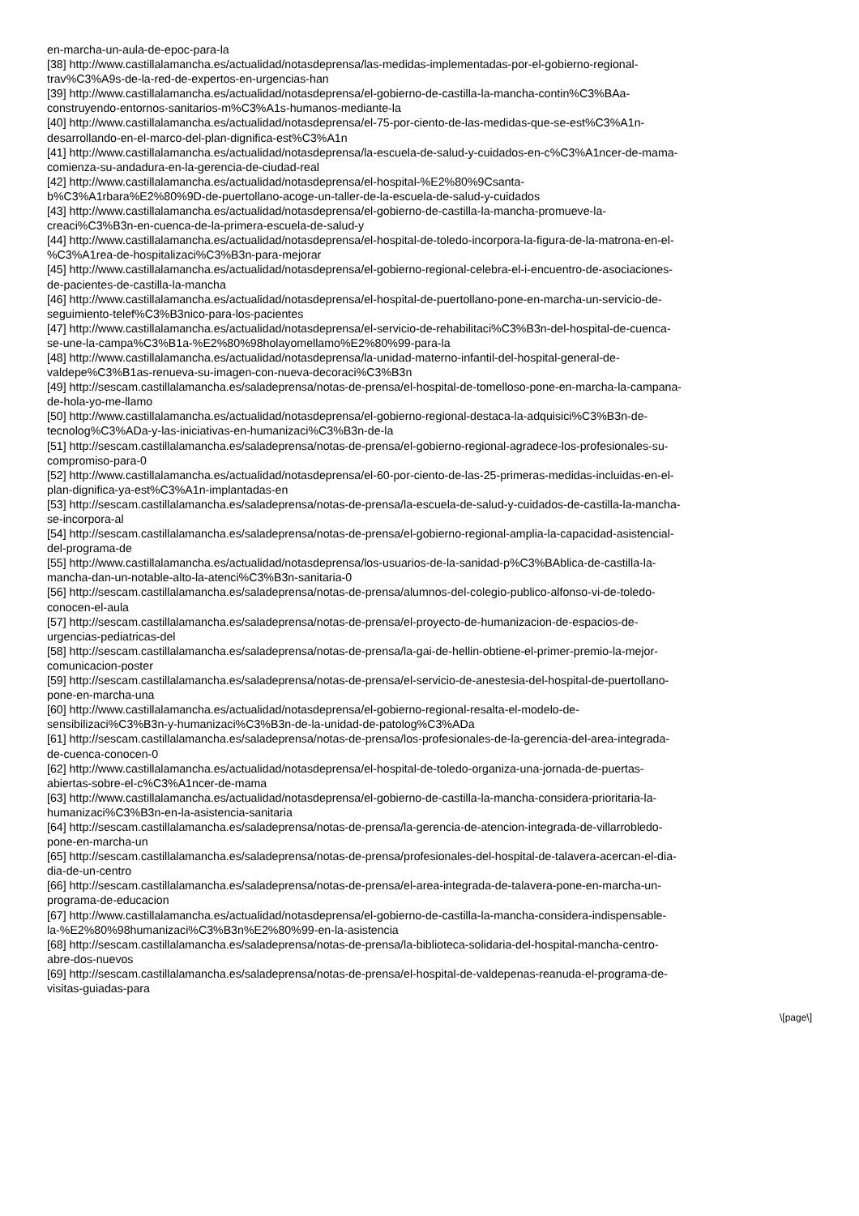en-marcha-un-aula-de-epoc-para-la
[38] http://www.castillalamancha.es/actualidad/notasdeprensa/las-medidas-implementadas-por-el-gobierno-regional-
trav%C3%A9s-de-la-red-de-expertos-en-urgencias-han
[39] http://www.castillalamancha.es/actualidad/notasdeprensa/el-gobierno-de-castilla-la-mancha-contin%C3%BAa-
construyendo-entornos-sanitarios-m%C3%A1s-humanos-mediante-la
[40] http://www.castillalamancha.es/actualidad/notasdeprensa/el-75-por-ciento-de-las-medidas-que-se-est%C3%A1n-
desarrollando-en-el-marco-del-plan-dignifica-est%C3%A1n
[41] http://www.castillalamancha.es/actualidad/notasdeprensa/la-escuela-de-salud-y-cuidados-en-c%C3%A1ncer-de-mama-
comienza-su-andadura-en-la-gerencia-de-ciudad-real
[42] http://www.castillalamancha.es/actualidad/notasdeprensa/el-hospital-%E2%80%9Csanta-
b%C3%A1rbara%E2%80%9D-de-puertollano-acoge-un-taller-de-la-escuela-de-salud-y-cuidados
[43] http://www.castillalamancha.es/actualidad/notasdeprensa/el-gobierno-de-castilla-la-mancha-promueve-la-
creaci%C3%B3n-en-cuenca-de-la-primera-escuela-de-salud-y
[44] http://www.castillalamancha.es/actualidad/notasdeprensa/el-hospital-de-toledo-incorpora-la-figura-de-la-matrona-en-el-
%C3%A1rea-de-hospitalizaci%C3%B3n-para-mejorar
[45] http://www.castillalamancha.es/actualidad/notasdeprensa/el-gobierno-regional-celebra-el-i-encuentro-de-asociaciones-
de-pacientes-de-castilla-la-mancha
[46] http://www.castillalamancha.es/actualidad/notasdeprensa/el-hospital-de-puertollano-pone-en-marcha-un-servicio-de-
seguimiento-telef%C3%B3nico-para-los-pacientes
[47] http://www.castillalamancha.es/actualidad/notasdeprensa/el-servicio-de-rehabilitaci%C3%B3n-del-hospital-de-cuenca-
se-une-la-campa%C3%B1a-%E2%80%98holayomellamo%E2%80%99-para-la
[48] http://www.castillalamancha.es/actualidad/notasdeprensa/la-unidad-materno-infantil-del-hospital-general-de-
valdepe%C3%B1as-renueva-su-imagen-con-nueva-decoraci%C3%B3n
[49] http://sescam.castillalamancha.es/saladeprensa/notas-de-prensa/el-hospital-de-tomelloso-pone-en-marcha-la-campana-
de-hola-yo-me-llamo
[50] http://www.castillalamancha.es/actualidad/notasdeprensa/el-gobierno-regional-destaca-la-adquisici%C3%B3n-de-
tecnolog%C3%ADa-y-las-iniciativas-en-humanizaci%C3%B3n-de-la
[51] http://sescam.castillalamancha.es/saladeprensa/notas-de-prensa/el-gobierno-regional-agradece-los-profesionales-su-
compromiso-para-0
[52] http://www.castillalamancha.es/actualidad/notasdeprensa/el-60-por-ciento-de-las-25-primeras-medidas-incluidas-en-el-
plan-dignifica-ya-est%C3%A1n-implantadas-en
[53] http://sescam.castillalamancha.es/saladeprensa/notas-de-prensa/la-escuela-de-salud-y-cuidados-de-castilla-la-mancha-
se-incorpora-al
[54] http://sescam.castillalamancha.es/saladeprensa/notas-de-prensa/el-gobierno-regional-amplia-la-capacidad-asistencial-
del-programa-de
[55] http://www.castillalamancha.es/actualidad/notasdeprensa/los-usuarios-de-la-sanidad-p%C3%BAblica-de-castilla-la-
mancha-dan-un-notable-alto-la-atenci%C3%B3n-sanitaria-0
[56] http://sescam.castillalamancha.es/saladeprensa/notas-de-prensa/alumnos-del-colegio-publico-alfonso-vi-de-toledo-
conocen-el-aula
[57] http://sescam.castillalamancha.es/saladeprensa/notas-de-prensa/el-proyecto-de-humanizacion-de-espacios-de-
urgencias-pediatricas-del
[58] http://sescam.castillalamancha.es/saladeprensa/notas-de-prensa/la-gai-de-hellin-obtiene-el-primer-premio-la-mejor-
comunicacion-poster
[59] http://sescam.castillalamancha.es/saladeprensa/notas-de-prensa/el-servicio-de-anestesia-del-hospital-de-puertollano-
pone-en-marcha-una
[60] http://www.castillalamancha.es/actualidad/notasdeprensa/el-gobierno-regional-resalta-el-modelo-de-
sensibilizaci%C3%B3n-y-humanizaci%C3%B3n-de-la-unidad-de-patolog%C3%ADa
[61] http://sescam.castillalamancha.es/saladeprensa/notas-de-prensa/los-profesionales-de-la-gerencia-del-area-integrada-
de-cuenca-conocen-0
[62] http://www.castillalamancha.es/actualidad/notasdeprensa/el-hospital-de-toledo-organiza-una-jornada-de-puertas-
abiertas-sobre-el-c%C3%A1ncer-de-mama
[63] http://www.castillalamancha.es/actualidad/notasdeprensa/el-gobierno-de-castilla-la-mancha-considera-prioritaria-la-
humanizaci%C3%B3n-en-la-asistencia-sanitaria
[64] http://sescam.castillalamancha.es/saladeprensa/notas-de-prensa/la-gerencia-de-atencion-integrada-de-villarrobledo-
pone-en-marcha-un
[65] http://sescam.castillalamancha.es/saladeprensa/notas-de-prensa/profesionales-del-hospital-de-talavera-acercan-el-dia-
dia-de-un-centro
[66] http://sescam.castillalamancha.es/saladeprensa/notas-de-prensa/el-area-integrada-de-talavera-pone-en-marcha-un-
programa-de-educacion
[67] http://www.castillalamancha.es/actualidad/notasdeprensa/el-gobierno-de-castilla-la-mancha-considera-indispensable-
la-%E2%80%98humanizaci%C3%B3n%E2%80%99-en-la-asistencia
[68] http://sescam.castillalamancha.es/saladeprensa/notas-de-prensa/la-biblioteca-solidaria-del-hospital-mancha-centro-
abre-dos-nuevos
[69] http://sescam.castillalamancha.es/saladeprensa/notas-de-prensa/el-hospital-de-valdepenas-reanuda-el-programa-de-
visitas-guiadas-para
\[page\]